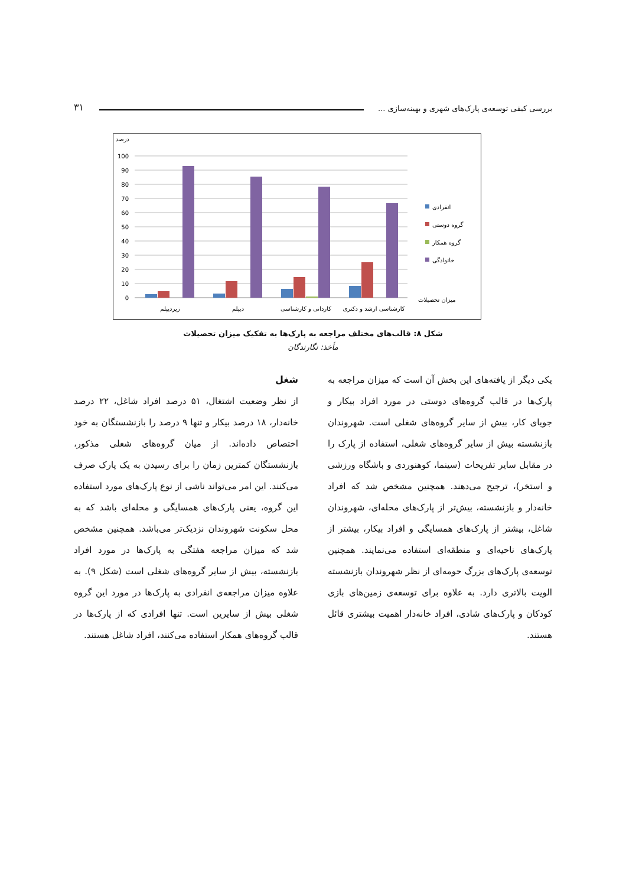بررسی کیفی توسعه‌ی پارک‌های شهری و بهینه‌سازی ... ۳۱
درصد
100
90
80
70
60
50
40
30
20
10
0
زیردیپلم
دیپلم
کاردانی و کارشناسی
کارشناسی ارشد و دکتری
میزان تحصیلات
انفرادی
گروه دوستی
گروه همکار
خانوادگی
شکل ۸: قالب‌های مختلف مراجعه به پارک‌ها به تفکیک میزان تحصیلات
مأخذ: نگارندگان
شغل
از نظر وضعیت اشتغال، ۵۱ درصد افراد شاغل، ۲۲ درصد خانه‌دار، ۱۸ درصد بیکار و تنها ۹ درصد را بازنشستگان به خود اختصاص داده‌اند. از میان گروه‌های شغلی مذکور، بازنشستگان کمترین زمان را برای رسیدن به یک پارک صرف می‌کنند. این امر می‌تواند ناشی از نوع پارک‌های مورد استفاده این گروه، یعنی پارک‌های همسایگی و محله‌ای باشد که به محل سکونت شهروندان نزدیک‌تر می‌باشد. همچنین مشخص شد که میزان مراجعه هفتگی به پارک‌ها در مورد افراد بازنشسته، بیش از سایر گروه‌های شغلی است (شکل ۹). به علاوه میزان مراجعه‌ی انفرادی به پارک‌ها در مورد این گروه شغلی بیش از سایرین است. تنها افرادی که از پارک‌ها در قالب گروه‌های همکار استفاده می‌کنند، افراد شاغل هستند.
یکی دیگر از یافته‌های این بخش آن است که میزان مراجعه به پارک‌ها در قالب گروه‌های دوستی در مورد افراد بیکار و جویای کار، بیش از سایر گروه‌های شغلی است. شهروندان بازنشسته بیش از سایر گروه‌های شغلی، استفاده از پارک را در مقابل سایر تفریحات (سینما، کوهنوردی و باشگاه ورزشی و استخر)، ترجیح می‌دهند. همچنین مشخص شد که افراد خانه‌دار و بازنشسته، بیش‌تر از پارک‌های محله‌ای، شهروندان شاغل، بیشتر از پارک‌های همسایگی و افراد بیکار، بیشتر از پارک‌های ناحیه‌ای و منطقه‌ای استفاده می‌نمایند. همچنین توسعه‌ی پارک‌های بزرگ حومه‌ای از نظر شهروندان بازنشسته الویت بالاتری دارد. به علاوه برای توسعه‌ی زمین‌های بازی کودکان و پارک‌های شادی، افراد خانه‌دار اهمیت بیشتری قائل هستند.